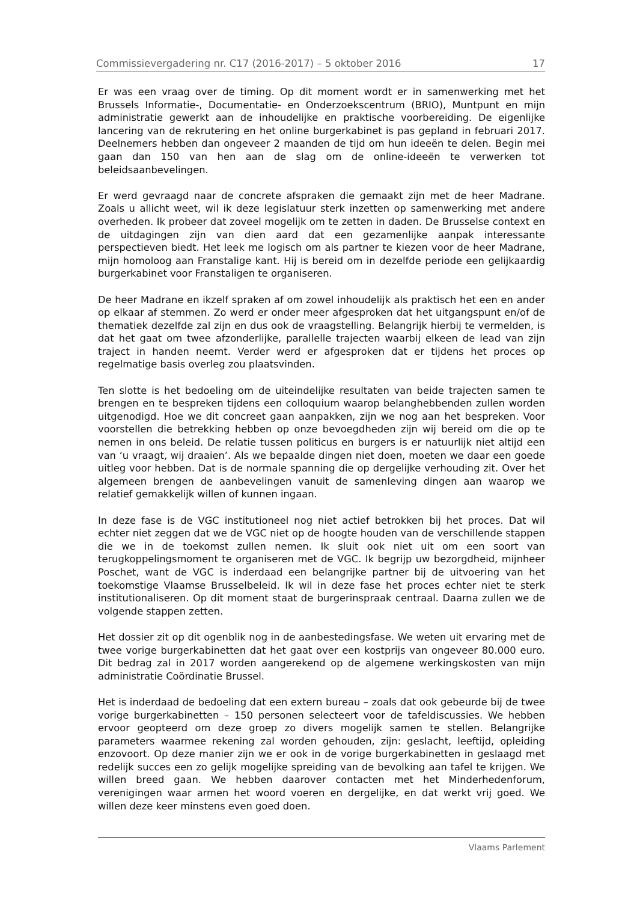Commissievergadering nr. C17 (2016-2017) – 5 oktober 2016 17
Er was een vraag over de timing. Op dit moment wordt er in samenwerking met het Brussels Informatie-, Documentatie- en Onderzoekscentrum (BRIO), Muntpunt en mijn administratie gewerkt aan de inhoudelijke en praktische voorbereiding. De eigenlijke lancering van de rekrutering en het online burgerkabinet is pas gepland in februari 2017. Deelnemers hebben dan ongeveer 2 maanden de tijd om hun ideeën te delen. Begin mei gaan dan 150 van hen aan de slag om de online-ideeën te verwerken tot beleidsaanbevelingen.
Er werd gevraagd naar de concrete afspraken die gemaakt zijn met de heer Madrane. Zoals u allicht weet, wil ik deze legislatuur sterk inzetten op samenwerking met andere overheden. Ik probeer dat zoveel mogelijk om te zetten in daden. De Brusselse context en de uitdagingen zijn van dien aard dat een gezamenlijke aanpak interessante perspectieven biedt. Het leek me logisch om als partner te kiezen voor de heer Madrane, mijn homoloog aan Franstalige kant. Hij is bereid om in dezelfde periode een gelijkaardig burgerkabinet voor Franstaligen te organiseren.
De heer Madrane en ikzelf spraken af om zowel inhoudelijk als praktisch het een en ander op elkaar af stemmen. Zo werd er onder meer afgesproken dat het uitgangspunt en/of de thematiek dezelfde zal zijn en dus ook de vraagstelling. Belangrijk hierbij te vermelden, is dat het gaat om twee afzonderlijke, parallelle trajecten waarbij elkeen de lead van zijn traject in handen neemt. Verder werd er afgesproken dat er tijdens het proces op regelmatige basis overleg zou plaatsvinden.
Ten slotte is het bedoeling om de uiteindelijke resultaten van beide trajecten samen te brengen en te bespreken tijdens een colloquium waarop belanghebbenden zullen worden uitgenodigd. Hoe we dit concreet gaan aanpakken, zijn we nog aan het bespreken. Voor voorstellen die betrekking hebben op onze bevoegdheden zijn wij bereid om die op te nemen in ons beleid. De relatie tussen politicus en burgers is er natuurlijk niet altijd een van ‘u vraagt, wij draaien’. Als we bepaalde dingen niet doen, moeten we daar een goede uitleg voor hebben. Dat is de normale spanning die op dergelijke verhouding zit. Over het algemeen brengen de aanbevelingen vanuit de samenleving dingen aan waarop we relatief gemakkelijk willen of kunnen ingaan.
In deze fase is de VGC institutioneel nog niet actief betrokken bij het proces. Dat wil echter niet zeggen dat we de VGC niet op de hoogte houden van de verschillende stappen die we in de toekomst zullen nemen. Ik sluit ook niet uit om een soort van terugkoppelingsmoment te organiseren met de VGC. Ik begrijp uw bezorgdheid, mijnheer Poschet, want de VGC is inderdaad een belangrijke partner bij de uitvoering van het toekomstige Vlaamse Brusselbeleid. Ik wil in deze fase het proces echter niet te sterk institutionaliseren. Op dit moment staat de burgerinspraak centraal. Daarna zullen we de volgende stappen zetten.
Het dossier zit op dit ogenblik nog in de aanbestedingsfase. We weten uit ervaring met de twee vorige burgerkabinetten dat het gaat over een kostprijs van ongeveer 80.000 euro. Dit bedrag zal in 2017 worden aangerekend op de algemene werkingskosten van mijn administratie Coördinatie Brussel.
Het is inderdaad de bedoeling dat een extern bureau – zoals dat ook gebeurde bij de twee vorige burgerkabinetten – 150 personen selecteert voor de tafeldiscussies. We hebben ervoor geopteerd om deze groep zo divers mogelijk samen te stellen. Belangrijke parameters waarmee rekening zal worden gehouden, zijn: geslacht, leeftijd, opleiding enzovoort. Op deze manier zijn we er ook in de vorige burgerkabinetten in geslaagd met redelijk succes een zo gelijk mogelijke spreiding van de bevolking aan tafel te krijgen. We willen breed gaan. We hebben daarover contacten met het Minderhedenforum, verenigingen waar armen het woord voeren en dergelijke, en dat werkt vrij goed. We willen deze keer minstens even goed doen.
Vlaams Parlement